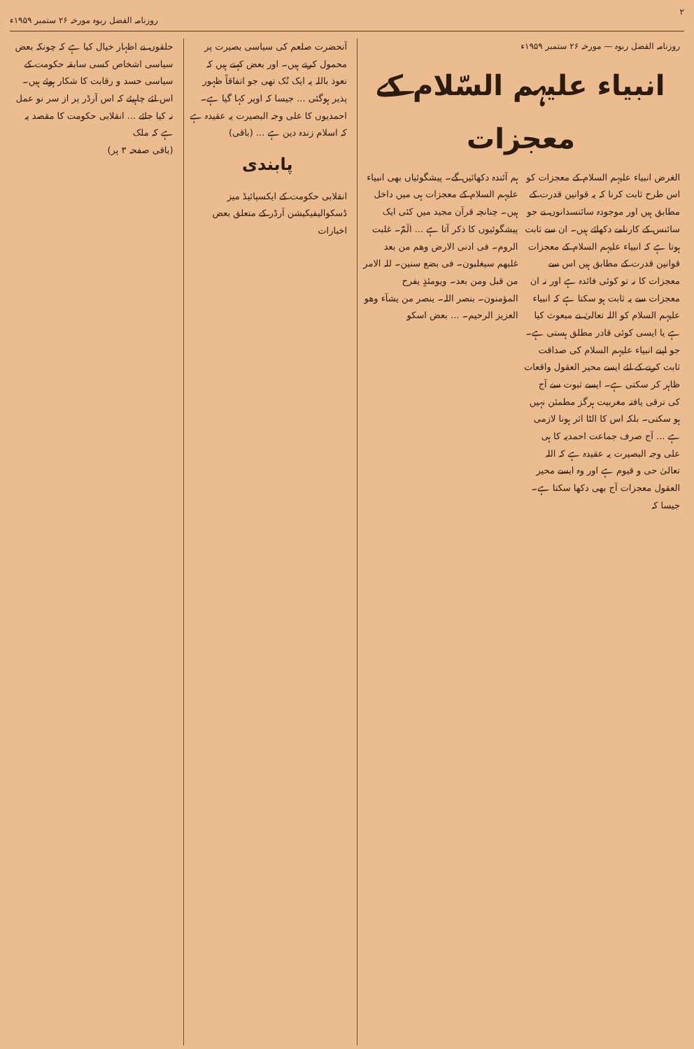۲ روزنامہ الفضل ربوہ مورخہ ۲۶ ستمبر ۱۹۵۹ء
روزنامہ الفضل ربوہ — مورخہ ۲۶ ستمبر ۱۹۵۹ء
انبیاء علیہم السّلام کے معجزات
الغرض انبیاء علیہم السلام کے معجزات کو اس طرح ثابت کرنا کہ یہ قوانین قدرت کے مطابق ہیں اور موجودہ سائنسدانوں نے جو سائنس کے کارنامے دکھائے ہیں۔ ان سے ثابت ہوتا ہے کہ انبیاء علیہم السلام کے معجزات قوانین قدرت کے مطابق ہیں اس سے معجزات کا نہ تو کوئی فائدہ ہے اور نہ ان معجزات سے یہ ثابت ہو سکتا ہے کہ انبیاء علیہم السلام کو اللہ تعالیٰ نے مبعوث کیا ہے یا ایسی کوئی قادر مطلق ہستی ہے۔ جو اپنے انبیاء علیہم السلام کی صداقت ثابت کرنے کے لئے ایسے محیر العقول واقعات ظاہر کر سکتی ہے۔ ایسے ثبوت سے آج کی ترقی یافتہ مغربیت ہرگز مطمئن نہیں ہو سکتی۔ بلکہ اس کا الٹا اثر ہونا لازمی ہے ... آج صرف جماعت احمدیہ کا ہی علی وجہ البصیرت یہ عقیدہ ہے کہ اللہ تعالیٰ حی و قیوم ہے اور وہ ایسے محیر العقول معجزات آج بھی دکھا سکتا ہے۔ جیسا کہ
ہم آئندہ دکھائیں گے۔ پیشگوئیاں بھی انبیاء علیہم السلام کے معجزات ہی میں داخل ہیں۔ چنانچہ قرآن مجید میں کئی ایک پیشگوئیوں کا ذکر آتا ہے ... الٓمّٓ۔ غلبت الروم۔ فی ادنی الارض وھم من بعد غلبھم سیغلبون۔ فی بضع سنین۔ للہ الامر من قبل ومن بعد۔ ویومئذٍ یفرح المؤمنون۔ بنصر اللہ۔ ینصر من یشآء وھو العزیز الرحیم۔ ... بعض اسکو
آنحضرت صلعم کی سیاسی بصیرت پر محمول کرتے ہیں۔ اور بعض کہتے ہیں کہ نعوذ باللہ یہ ایک تُک تھی جو اتفاقاً ظہور پذیر ہوگئی ... جیسا کہ اوپر کہا گیا ہے۔ احمدیوں کا علی وجہ البصیرت یہ عقیدہ ہے کہ اسلام زندہ دین ہے ... (باقی)
پابندی
انقلابی حکومت کے ایکسپائیڈ میز ڈسکوالیفیکیشن آرڈر کے متعلق بعض اخبارات
حلقوں نے اظہار خیال کیا ہے کہ چونکہ بعض سیاسی اشخاص کسی سابقہ حکومت کے سیاسی حسد و رقابت کا شکار ہوئے ہیں۔ اس لئے چاہیئے کہ اس آرڈر پر از سر نو عمل نہ کیا جائے ... انقلابی حکومت کا مقصد یہ ہے کہ ملک
(باقی صفحہ ۳ پر)